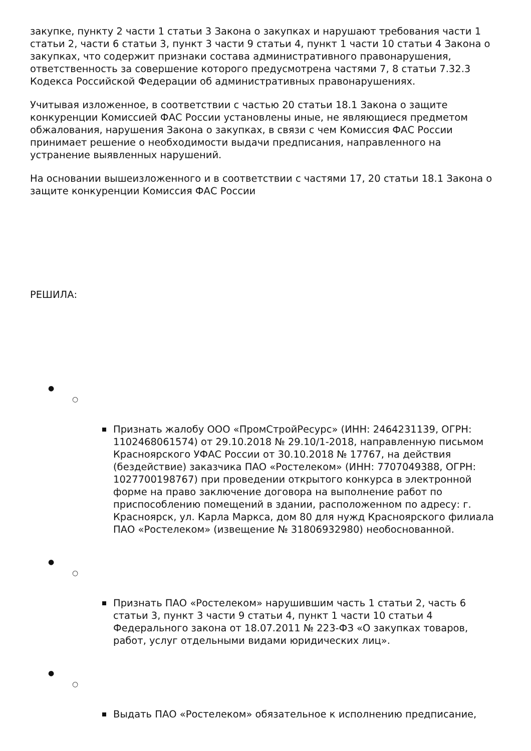закупке, пункту 2 части 1 статьи 3 Закона о закупках и нарушают требования части 1 статьи 2, части 6 статьи 3, пункт 3 части 9 статьи 4, пункт 1 части 10 статьи 4 Закона о закупках, что содержит признаки состава административного правонарушения, ответственность за совершение которого предусмотрена частями 7, 8 статьи 7.32.3 Кодекса Российской Федерации об административных правонарушениях.
Учитывая изложенное, в соответствии с частью 20 статьи 18.1 Закона о защите конкуренции Комиссией ФАС России установлены иные, не являющиеся предметом обжалования, нарушения Закона о закупках, в связи с чем Комиссия ФАС России принимает решение о необходимости выдачи предписания, направленного на устранение выявленных нарушений.
На основании вышеизложенного и в соответствии с частями 17, 20 статьи 18.1 Закона о защите конкуренции Комиссия ФАС России
РЕШИЛА:
●
○
Признать жалобу ООО «ПромСтройРесурс» (ИНН: 2464231139, ОГРН: 1102468061574) от 29.10.2018 № 29.10/1-2018, направленную письмом Красноярского УФАС России от 30.10.2018 № 17767, на действия (бездействие) заказчика ПАО «Ростелеком» (ИНН: 7707049388, ОГРН: 1027700198767) при проведении открытого конкурса в электронной форме на право заключение договора на выполнение работ по приспособлению помещений в здании, расположенном по адресу: г. Красноярск, ул. Карла Маркса, дом 80 для нужд Красноярского филиала ПАО «Ростелеком» (извещение № 31806932980) необоснованной.
●
○
Признать ПАО «Ростелеком» нарушившим часть 1 статьи 2, часть 6 статьи 3, пункт 3 части 9 статьи 4, пункт 1 части 10 статьи 4 Федерального закона от 18.07.2011 № 223-ФЗ «О закупках товаров, работ, услуг отдельными видами юридических лиц».
●
○
Выдать ПАО «Ростелеком» обязательное к исполнению предписание,